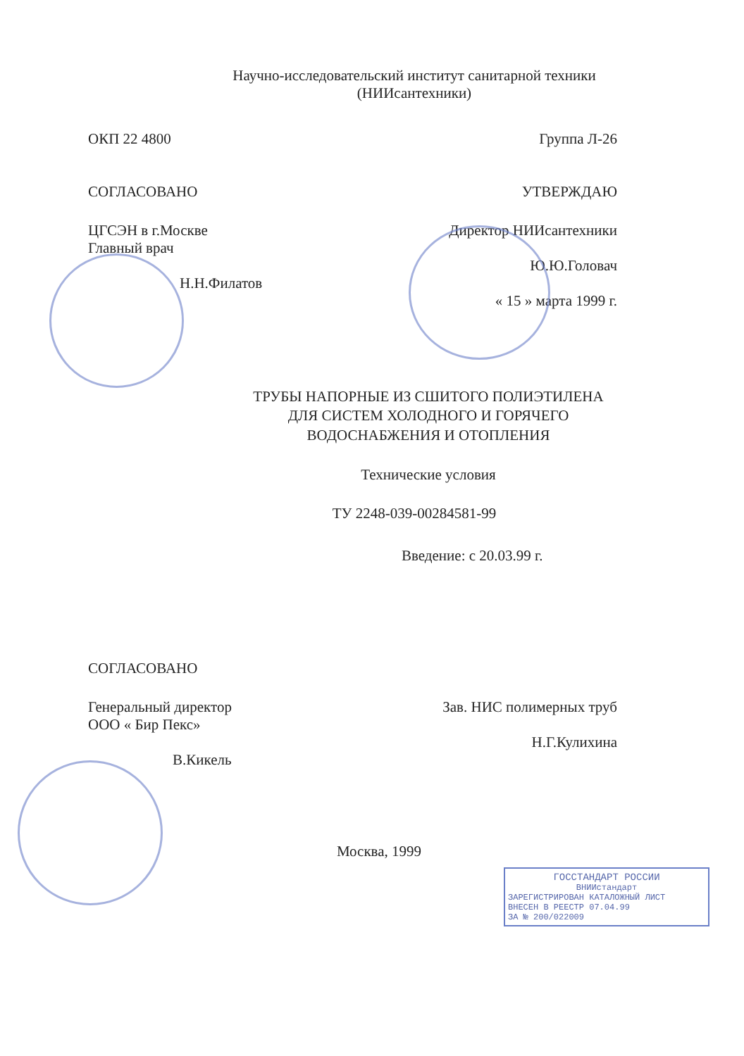Научно-исследовательский институт санитарной техники
(НИИсантехники)
ОКП 22 4800 Группа Л-26
СОГЛАСОВАНО УТВЕРЖДАЮ
ЦГСЭН в г.Москве
Главный врач
Н.Н.Филатов
Директор НИИсантехники
Ю.Ю.Головач
« 15 » марта 1999 г.
ТРУБЫ НАПОРНЫЕ ИЗ СШИТОГО ПОЛИЭТИЛЕНА
ДЛЯ СИСТЕМ ХОЛОДНОГО И ГОРЯЧЕГО
ВОДОСНАБЖЕНИЯ И ОТОПЛЕНИЯ
Технические условия
ТУ 2248-039-00284581-99
Введение: с 20.03.99 г.
СОГЛАСОВАНО
Генеральный директор
ООО « Бир Пекс»
В.Кикель
Зав. НИС полимерных труб
Н.Г.Кулихина
Москва, 1999
ГОССТАНДАРТ РОССИИ
ВНИИстандарт
ЗАРЕГИСТРИРОВАН КАТАЛОЖНЫЙ ЛИСТ
ВНЕСЕН В РЕЕСТР 07.04.99
ЗА № 200/022009